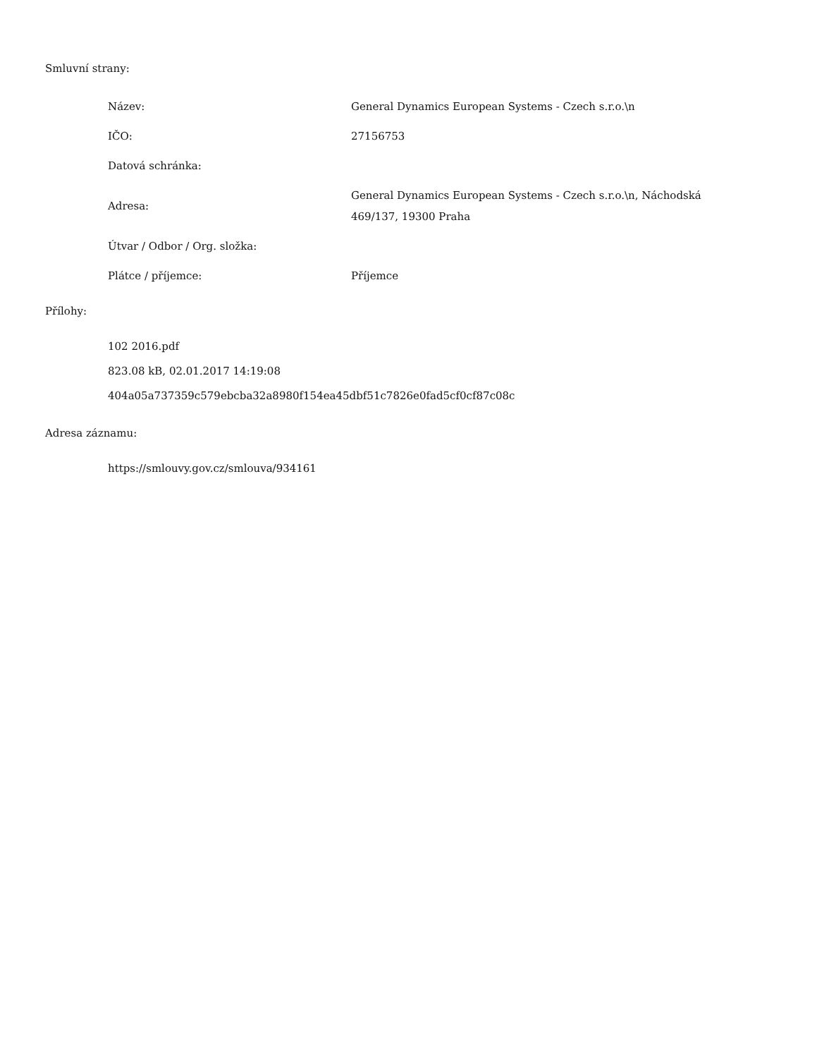Smluvní strany:
| Název: | General Dynamics European Systems - Czech s.r.o.\n |
| IČO: | 27156753 |
| Datová schránka: | |
| Adresa: | General Dynamics European Systems - Czech s.r.o.\n, Náchodská 469/137, 19300 Praha |
| Útvar / Odbor / Org. složka: | |
| Plátce / příjemce: | Příjemce |
Přílohy:
102 2016.pdf
823.08 kB, 02.01.2017 14:19:08
404a05a737359c579ebcba32a8980f154ea45dbf51c7826e0fad5cf0cf87c08c
Adresa záznamu:
https://smlouvy.gov.cz/smlouva/934161